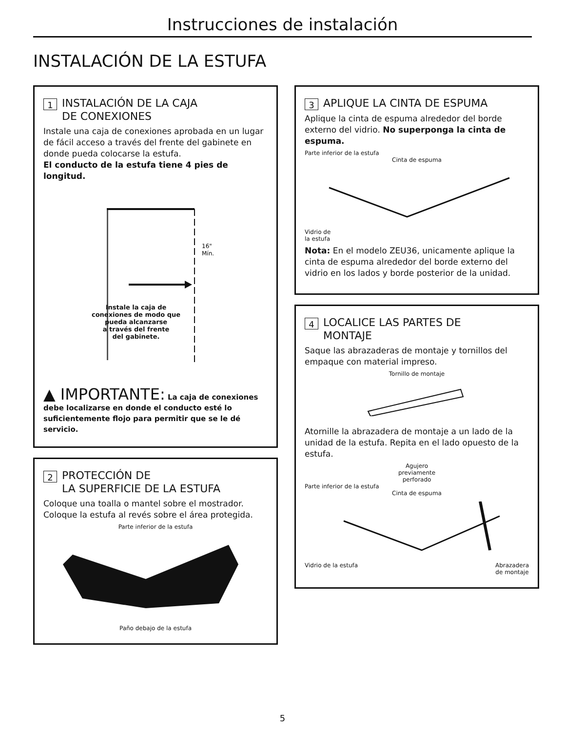Instrucciones de instalación
INSTALACIÓN DE LA ESTUFA
1
INSTALACIÓN DE LA CAJA
DE CONEXIONES
Instale una caja de conexiones aprobada en un lugar de fácil acceso a través del frente del gabinete en donde pueda colocarse la estufa.
El conducto de la estufa tiene 4 pies de longitud.
16"
Mín.
Instale la caja de
conexiones de modo que
pueda alcanzarse
a través del frente
del gabinete.
▲ IMPORTANTE: La caja de conexiones debe localizarse en donde el conducto esté lo suficientemente flojo para permitir que se le dé servicio.
2
PROTECCIÓN DE
LA SUPERFICIE DE LA ESTUFA
Coloque una toalla o mantel sobre el mostrador. Coloque la estufa al revés sobre el área protegida.
Parte inferior de la estufa
Paño debajo de la estufa
3
APLIQUE LA CINTA DE ESPUMA
Aplique la cinta de espuma alrededor del borde externo del vidrio. No superponga la cinta de espuma.
Parte inferior de la estufa
Cinta de espuma
Vidrio de
la estufa
Nota: En el modelo ZEU36, unicamente aplique la cinta de espuma alrededor del borde externo del vidrio en los lados y borde posterior de la unidad.
4
LOCALICE LAS PARTES DE
MONTAJE
Saque las abrazaderas de montaje y tornillos del empaque con material impreso.
Tornillo de montaje
Atornille la abrazadera de montaje a un lado de la unidad de la estufa. Repita en el lado opuesto de la estufa.
Agujero
previamente
perforado
Parte inferior de la estufa
Cinta de espuma
Vidrio de la estufa Abrazadera
de montaje
5